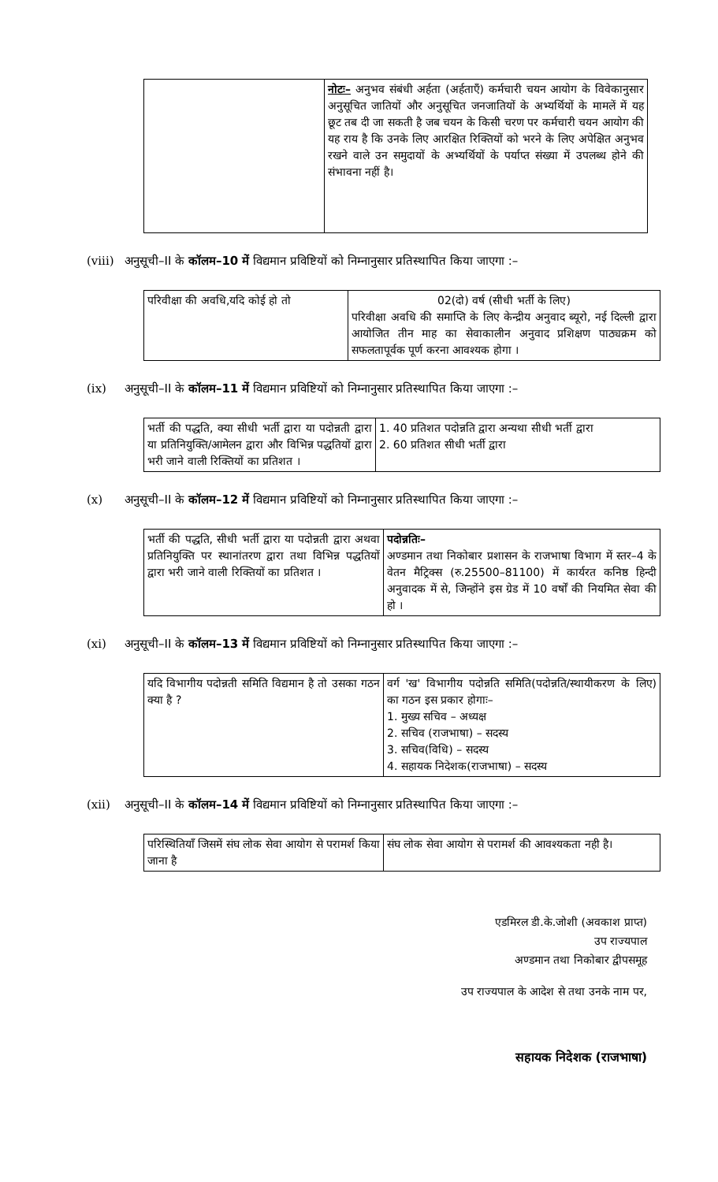| | नोटः– अनुभव संबंधी अर्हता (अर्हताएँ) कर्मचारी चयन आयोग के विवेकानुसार अनुसूचित जातियों और अनुसूचित जनजातियों के अभ्यर्थियों के मामलें में यह छूट तब दी जा सकती है जब चयन के किसी चरण पर कर्मचारी चयन आयोग की यह राय है कि उनके लिए आरक्षित रिक्तियों को भरने के लिए अपेक्षित अनुभव रखने वाले उन समुदायों के अभ्यर्थियों के पर्याप्त संख्या में उपलब्ध होने की संभावना नहीं है। |
(viii) अनुसूची–II के कॉलम–10 में विद्यमान प्रविष्टियों को निम्नानुसार प्रतिस्थापित किया जाएगा :–
| परिवीक्षा की अवधि,यदि कोई हो तो | 02(दो) वर्ष (सीधी भर्ती के लिए) परिवीक्षा अवधि की समाप्ति के लिए केन्द्रीय अनुवाद ब्यूरो, नई दिल्ली द्वारा आयोजित तीन माह का सेवाकालीन अनुवाद प्रशिक्षण पाठ्यक्रम को सफलतापूर्वक पूर्ण करना आवश्यक होगा । |
(ix) अनुसूची–II के कॉलम–11 में विद्यमान प्रविष्टियों को निम्नानुसार प्रतिस्थापित किया जाएगा :–
| भर्ती की पद्धति, क्या सीधी भर्ती द्वारा या पदोन्नती द्वारा या प्रतिनियुक्ति/आमेलन द्वारा और विभिन्न पद्धतियों द्वारा भरी जाने वाली रिक्तियों का प्रतिशत । | 1. 40 प्रतिशत पदोन्नति द्वारा अन्यथा सीधी भर्ती द्वारा 2. 60 प्रतिशत सीधी भर्ती द्वारा |
(x) अनुसूची–II के कॉलम–12 में विद्यमान प्रविष्टियों को निम्नानुसार प्रतिस्थापित किया जाएगा :–
| भर्ती की पद्धति, सीधी भर्ती द्वारा या पदोन्नती द्वारा अथवा प्रतिनियुक्ति पर स्थानांतरण द्वारा तथा विभिन्न पद्धतियों द्वारा भरी जाने वाली रिक्तियों का प्रतिशत । | पदोन्नतिः– अण्डमान तथा निकोबार प्रशासन के राजभाषा विभाग में स्तर–4 के वेतन मैट्रिक्स (रु.25500–81100) में कार्यरत कनिष्ठ हिन्दी अनुवादक में से, जिन्होंने इस ग्रेड में 10 वर्षों की नियमित सेवा की हो । |
(xi) अनुसूची–II के कॉलम–13 में विद्यमान प्रविष्टियों को निम्नानुसार प्रतिस्थापित किया जाएगा :–
| यदि विभागीय पदोन्नती समिति विद्यमान है तो उसका गठन क्या है ? | वर्ग 'ख' विभागीय पदोन्नति समिति(पदोन्नति/स्थायीकरण के लिए) का गठन इस प्रकार होगाः– 1. मुख्य सचिव – अध्यक्ष 2. सचिव (राजभाषा) – सदस्य 3. सचिव(विधि) – सदस्य 4. सहायक निदेशक(राजभाषा) – सदस्य |
(xii) अनुसूची–II के कॉलम–14 में विद्यमान प्रविष्टियों को निम्नानुसार प्रतिस्थापित किया जाएगा :–
| परिस्थितियाँ जिसमें संघ लोक सेवा आयोग से परामर्श किया जाना है | संघ लोक सेवा आयोग से परामर्श की आवश्यकता नही है। |
एडमिरल डी.के.जोशी (अवकाश प्राप्त)
उप राज्यपाल
अण्डमान तथा निकोबार द्वीपसमूह
उप राज्यपाल के आदेश से तथा उनके नाम पर,
सहायक निदेशक (राजभाषा)